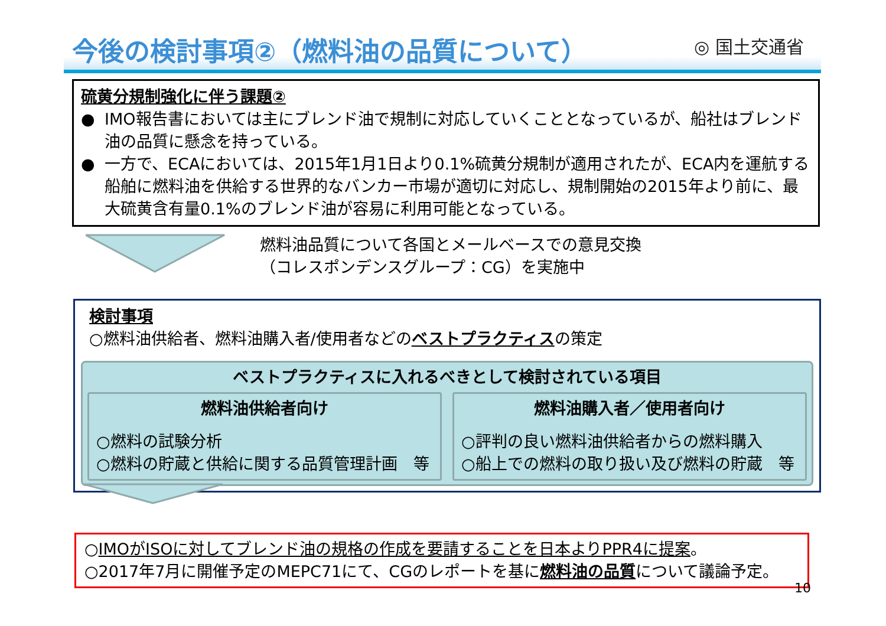◎ 国土交通省
今後の検討事項②（燃料油の品質について）
硫黄分規制強化に伴う課題②
● IMO報告書においては主にブレンド油で規制に対応していくこととなっているが、船社はブレンド油の品質に懸念を持っている。
● 一方で、ECAにおいては、2015年1月1日より0.1%硫黄分規制が適用されたが、ECA内を運航する船舶に燃料油を供給する世界的なバンカー市場が適切に対応し、規制開始の2015年より前に、最大硫黄含有量0.1%のブレンド油が容易に利用可能となっている。
燃料油品質について各国とメールベースでの意見交換
（コレスポンデンスグループ：CG）を実施中
検討事項
○燃料油供給者、燃料油購入者/使用者などのベストプラクティスの策定
ベストプラクティスに入れるべきとして検討されている項目
燃料油供給者向け
○燃料の試験分析
○燃料の貯蔵と供給に関する品質管理計画　等
燃料油購入者／使用者向け
○評判の良い燃料油供給者からの燃料購入
○船上での燃料の取り扱い及び燃料の貯蔵　等
○IMOがISOに対してブレンド油の規格の作成を要請することを日本よりPPR4に提案。
○2017年7月に開催予定のMEPC71にて、CGのレポートを基に燃料油の品質について議論予定。
10